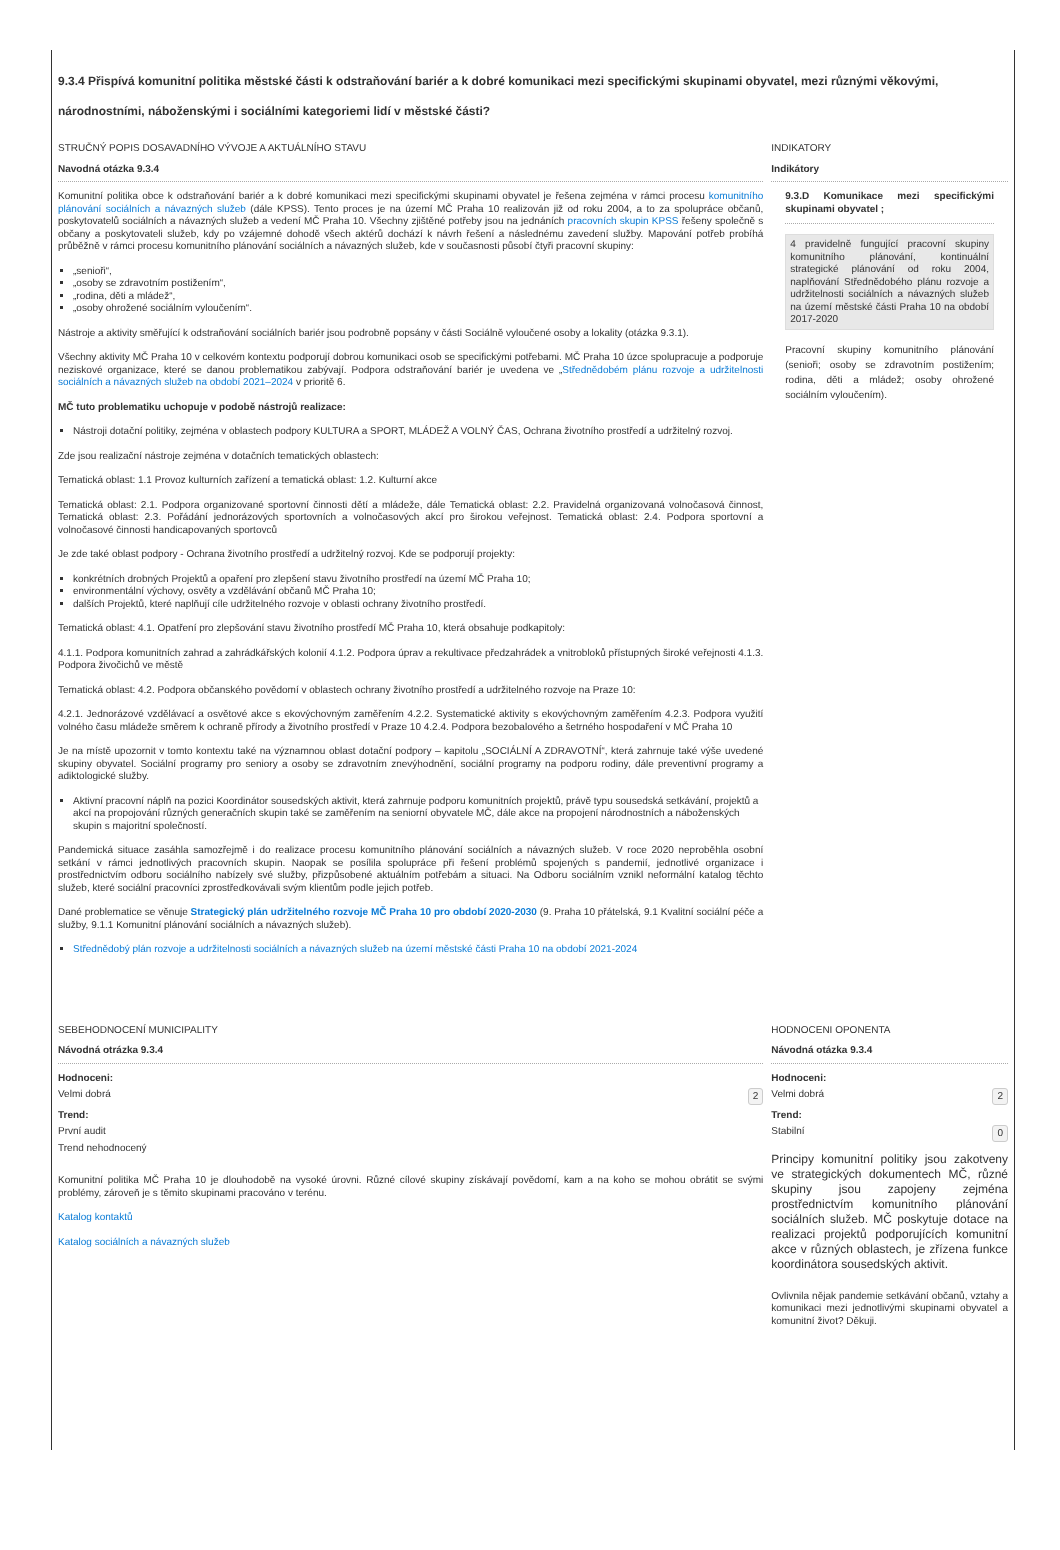9.3.4 Přispívá komunitní politika městské části k odstraňování bariér a k dobré komunikaci mezi specifickými skupinami obyvatel, mezi různými věkovými, národnostními, náboženskými i sociálními kategoriemi lidí v městské části?
STRUČNÝ POPIS DOSAVADNÍHO VÝVOJE A AKTUÁLNÍHO STAVU
Navodná otázka 9.3.4
Komunitní politika obce k odstraňování bariér a k dobré komunikaci mezi specifickými skupinami obyvatel je řešena zejména v rámci procesu komunitního plánování sociálních a návazných služeb (dále KPSS). Tento proces je na území MČ Praha 10 realizován již od roku 2004, a to za spolupráce občanů, poskytovatelů sociálních a návazných služeb a vedení MČ Praha 10. Všechny zjištěné potřeby jsou na jednáních pracovních skupin KPSS řešeny společně s občany a poskytovateli služeb, kdy po vzájemné dohodě všech aktérů dochází k návrh řešení a následnému zavedení služby. Mapování potřeb probíhá průběžně v rámci procesu komunitního plánování sociálních a návazných služeb, kde v současnosti působí čtyři pracovní skupiny:
„senioři“,
„osoby se zdravotním postižením“,
„rodina, děti a mládež“,
„osoby ohrožené sociálním vyloučením“.
Nástroje a aktivity směřující k odstraňování sociálních bariér jsou podrobně popsány v části Sociálně vyloučené osoby a lokality (otázka 9.3.1).
Všechny aktivity MČ Praha 10 v celkovém kontextu podporují dobrou komunikaci osob se specifickými potřebami. MČ Praha 10 úzce spolupracuje a podporuje neziskové organizace, které se danou problematikou zabývají. Podpora odstraňování bariér je uvedena ve „Střednědobém plánu rozvoje a udržitelnosti sociálních a návazných služeb na období 2021–2024 v prioritě 6.
MČ tuto problematiku uchopuje v podobě nástrojů realizace:
Nástroji dotační politiky, zejména v oblastech podpory KULTURA a SPORT, MLÁDEŽ A VOLNÝ ČAS, Ochrana životního prostředí a udržitelný rozvoj.
Zde jsou realizační nástroje zejména v dotačních tematických oblastech:
Tematická oblast: 1.1 Provoz kulturních zařízení a tematická oblast: 1.2. Kulturní akce
Tematická oblast: 2.1. Podpora organizované sportovní činnosti dětí a mládeže, dále Tematická oblast: 2.2. Pravidelná organizovaná volnočasová činnost, Tematická oblast: 2.3. Pořádání jednorázových sportovních a volnočasových akcí pro širokou veřejnost. Tematická oblast: 2.4. Podpora sportovní a volnočasové činnosti handicapovaných sportovců
Je zde také oblast podpory - Ochrana životního prostředí a udržitelný rozvoj. Kde se podporují projekty:
konkrétních drobných Projektů a opaření pro zlepšení stavu životního prostředí na území MČ Praha 10;
environmentální výchovy, osvěty a vzdělávání občanů MČ Praha 10;
dalších Projektů, které naplňují cíle udržitelného rozvoje v oblasti ochrany životního prostředí.
Tematická oblast: 4.1. Opatření pro zlepšování stavu životního prostředí MČ Praha 10, která obsahuje podkapitoly:
4.1.1. Podpora komunitních zahrad a zahrádkářských kolonií 4.1.2. Podpora úprav a rekultivace předzahrádek a vnitrobloků přístupných široké veřejnosti 4.1.3. Podpora živočichů ve městě
Tematická oblast: 4.2. Podpora občanského povědomí v oblastech ochrany životního prostředí a udržitelného rozvoje na Praze 10:
4.2.1. Jednorázové vzdělávací a osvětové akce s ekovýchovným zaměřením 4.2.2. Systematické aktivity s ekovýchovným zaměřením 4.2.3. Podpora využití volného času mládeže směrem k ochraně přírody a životního prostředí v Praze 10 4.2.4. Podpora bezobalového a šetrného hospodaření v MČ Praha 10
Je na místě upozornit v tomto kontextu také na významnou oblast dotační podpory – kapitolu „SOCIÁLNÍ A ZDRAVOTNÍ“, která zahrnuje také výše uvedené skupiny obyvatel. Sociální programy pro seniory a osoby se zdravotním znevýhodnění, sociální programy na podporu rodiny, dále preventivní programy a adiktologické služby.
Aktivní pracovní náplň na pozici Koordinátor sousedských aktivit, která zahrnuje podporu komunitních projektů, právě typu sousedská setkávání, projektů a akcí na propojování různých generačních skupin také se zaměřením na seniorní obyvatele MČ, dále akce na propojení národnostních a náboženských skupin s majoritní společností.
Pandemická situace zasáhla samozřejmě i do realizace procesu komunitního plánování sociálních a návazných služeb. V roce 2020 neproběhla osobní setkání v rámci jednotlivých pracovních skupin. Naopak se posílila spolupráce při řešení problémů spojených s pandemií, jednotlivé organizace i prostřednictvím odboru sociálního nabízely své služby, přizpůsobené aktuálním potřebám a situaci. Na Odboru sociálním vznikl neformální katalog těchto služeb, které sociální pracovníci zprostředkovávali svým klientům podle jejich potřeb.
Dané problematice se věnuje Strategický plán udržitelného rozvoje MČ Praha 10 pro období 2020-2030 (9. Praha 10 přátelská, 9.1 Kvalitní sociální péče a služby, 9.1.1 Komunitní plánování sociálních a návazných služeb).
Střednědobý plán rozvoje a udržitelnosti sociálních a návazných služeb na území městské části Praha 10 na období 2021-2024
INDIKATORY
Indikátory
9.3.D Komunikace mezi specifickými skupinami obyvatel ;
4 pravidelně fungující pracovní skupiny komunitního plánování, kontinuální strategické plánování od roku 2004, naplňování Střednědobého plánu rozvoje a udržitelnosti sociálních a návazných služeb na území městské části Praha 10 na období 2017-2020
Pracovní skupiny komunitního plánování (senioři; osoby se zdravotním postižením; rodina, děti a mládež; osoby ohrožené sociálním vyloučením).
SEBEHODNOCENÍ MUNICIPALITY
Návodná otrázka 9.3.4
Hodnoceni:
Velmi dobrá 2
Trend:
První audit
Trend nehodnocený
Komunitní politika MČ Praha 10 je dlouhodobě na vysoké úrovni. Různé cílové skupiny získávají povědomí, kam a na koho se mohou obrátit se svými problémy, zároveň je s těmito skupinami pracováno v terénu.
Katalog kontaktů
Katalog sociálních a návazných služeb
HODNOCENI OPONENTA
Návodná otázka 9.3.4
Hodnoceni:
Velmi dobrá 2
Trend:
Stabilní 0
Principy komunitní politiky jsou zakotveny ve strategických dokumentech MČ, různé skupiny jsou zapojeny zejména prostřednictvím komunitního plánování sociálních služeb. MČ poskytuje dotace na realizaci projektů podporujících komunitní akce v různých oblastech, je zřízena funkce koordinátora sousedských aktivit.
Ovlivnila nějak pandemie setkávání občanů, vztahy a komunikaci mezi jednotlivými skupinami obyvatel a komunitní život? Děkuji.